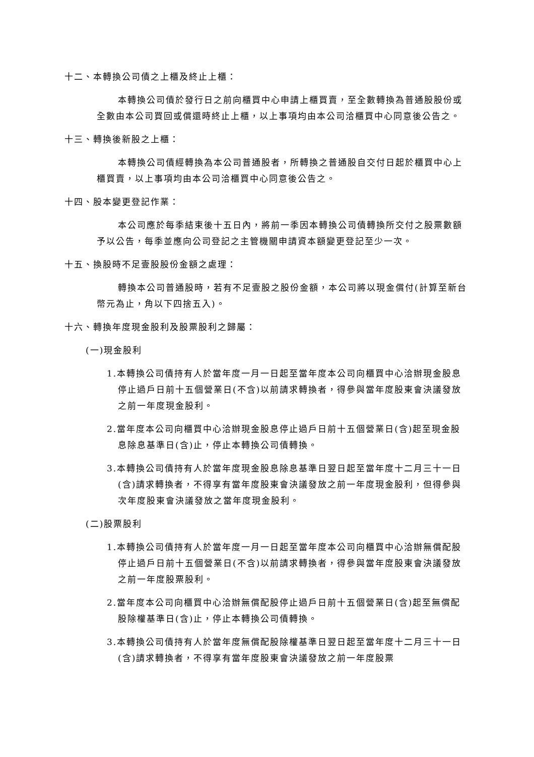十二、本轉換公司債之上櫃及終止上櫃：
本轉換公司債於發行日之前向櫃買中心申請上櫃買賣，至全數轉換為普通股股份或全數由本公司買回或償還時終止上櫃，以上事項均由本公司洽櫃買中心同意後公告之。
十三、轉換後新股之上櫃：
本轉換公司債經轉換為本公司普通股者，所轉換之普通股自交付日起於櫃買中心上櫃買賣，以上事項均由本公司洽櫃買中心同意後公告之。
十四、股本變更登記作業：
本公司應於每季結束後十五日內，將前一季因本轉換公司債轉換所交付之股票數額予以公告，每季並應向公司登記之主管機關申請資本額變更登記至少一次。
十五、換股時不足壹股股份金額之處理：
轉換本公司普通股時，若有不足壹股之股份金額，本公司將以現金償付(計算至新台幣元為止，角以下四捨五入)。
十六、轉換年度現金股利及股票股利之歸屬：
(一)現金股利
1.本轉換公司債持有人於當年度一月一日起至當年度本公司向櫃買中心洽辦現金股息停止過戶日前十五個營業日(不含)以前請求轉換者，得參與當年度股東會決議發放之前一年度現金股利。
2.當年度本公司向櫃買中心洽辦現金股息停止過戶日前十五個營業日(含)起至現金股息除息基準日(含)止，停止本轉換公司債轉換。
3.本轉換公司債持有人於當年度現金股息除息基準日翌日起至當年度十二月三十一日(含)請求轉換者，不得享有當年度股東會決議發放之前一年度現金股利，但得參與次年度股東會決議發放之當年度現金股利。
(二)股票股利
1.本轉換公司債持有人於當年度一月一日起至當年度本公司向櫃買中心洽辦無償配股停止過戶日前十五個營業日(不含)以前請求轉換者，得參與當年度股東會決議發放之前一年度股票股利。
2.當年度本公司向櫃買中心洽辦無償配股停止過戶日前十五個營業日(含)起至無償配股除權基準日(含)止，停止本轉換公司債轉換。
3.本轉換公司債持有人於當年度無償配股除權基準日翌日起至當年度十二月三十一日(含)請求轉換者，不得享有當年度股東會決議發放之前一年度股票